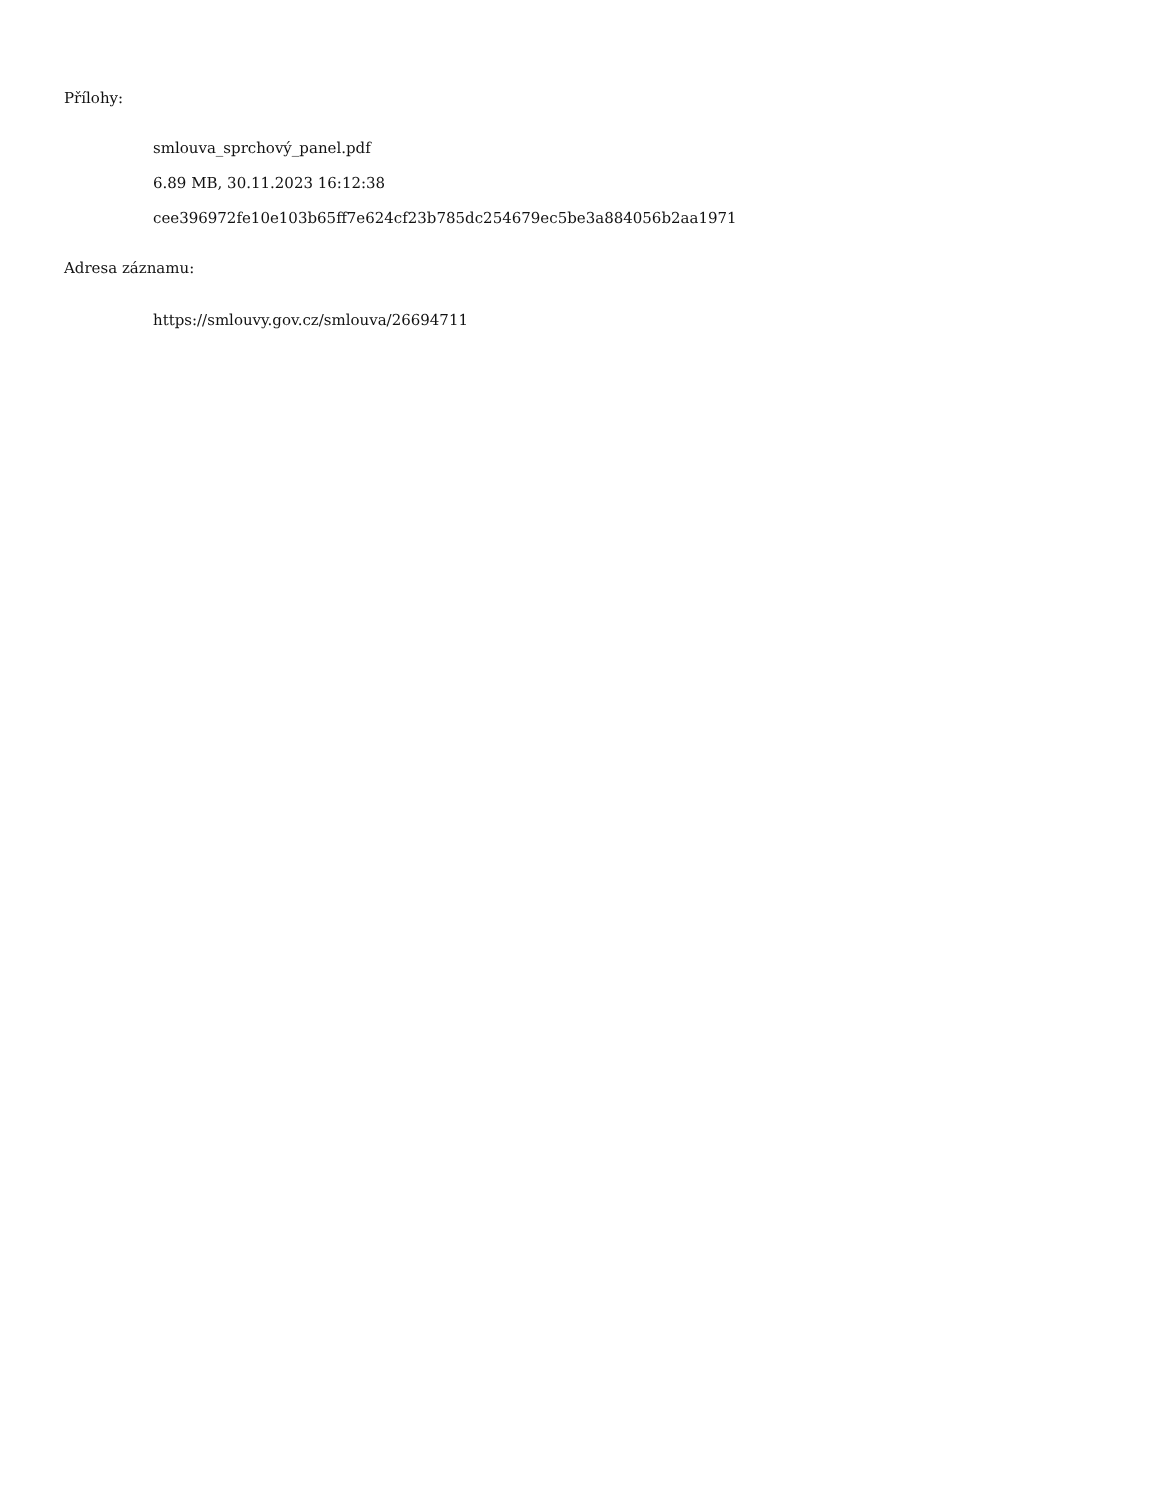Přílohy:
smlouva_sprchový_panel.pdf
6.89 MB, 30.11.2023 16:12:38
cee396972fe10e103b65ff7e624cf23b785dc254679ec5be3a884056b2aa1971
Adresa záznamu:
https://smlouvy.gov.cz/smlouva/26694711